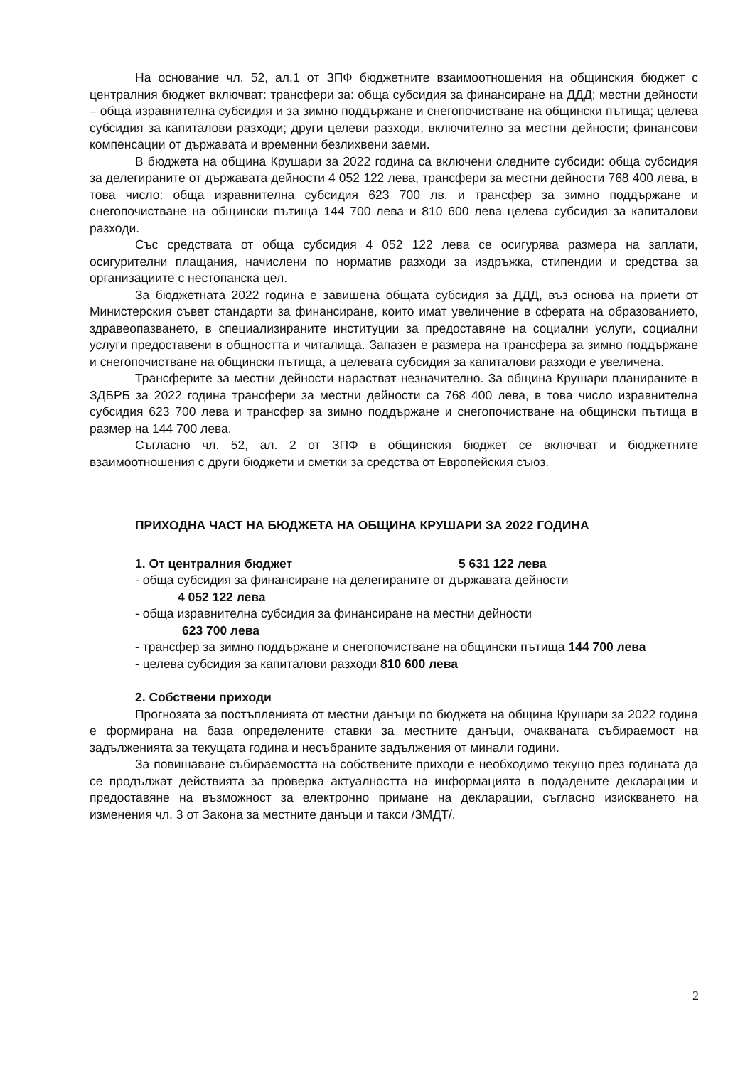На основание чл. 52, ал.1 от ЗПФ бюджетните взаимоотношения на общинския бюджет с централния бюджет включват: трансфери за: обща субсидия за финансиране на ДДД; местни дейности – обща изравнителна субсидия и за зимно поддържане и снегопочистване на общински пътища; целева субсидия за капиталови разходи; други целеви разходи, включително за местни дейности; финансови компенсации от държавата и временни безлихвени заеми.
В бюджета на община Крушари за 2022 година са включени следните субсиди: обща субсидия за делегираните от държавата дейности 4 052 122 лева, трансфери за местни дейности 768 400 лева, в това число: обща изравнителна субсидия 623 700 лв. и трансфер за зимно поддържане и снегопочистване на общински пътища 144 700 лева и 810 600 лева целева субсидия за капиталови разходи.
Със средствата от обща субсидия 4 052 122 лева се осигурява размера на заплати, осигурителни плащания, начислени по норматив разходи за издръжка, стипендии и средства за организациите с нестопанска цел.
За бюджетната 2022 година е завишена общата субсидия за ДДД, въз основа на приети от Министерския съвет стандарти за финансиране, които имат увеличение в сферата на образованието, здравеопазването, в специализираните институции за предоставяне на социални услуги, социални услуги предоставени в общността и читалища. Запазен е размера на трансфера за зимно поддържане и снегопочистване на общински пътища, а целевата субсидия за капиталови разходи е увеличена.
Трансферите за местни дейности нарастват незначително. За община Крушари планираните в ЗДБРБ за 2022 година трансфери за местни дейности са 768 400 лева, в това число изравнителна субсидия 623 700 лева и трансфер за зимно поддържане и снегопочистване на общински пътища в размер на 144 700 лева.
Съгласно чл. 52, ал. 2 от ЗПФ в общинския бюджет се включват и бюджетните взаимоотношения с други бюджети и сметки за средства от Европейския съюз.
ПРИХОДНА ЧАСТ НА БЮДЖЕТА НА ОБЩИНА КРУШАРИ ЗА 2022 ГОДИНА
1. От централния бюджет 5 631 122 лева
- обща субсидия за финансиране на делегираните от държавата дейности
4 052 122 лева
- обща изравнителна субсидия за финансиране на местни дейности
623 700 лева
- трансфер за зимно поддържане и снегопочистване на общински пътища 144 700 лева
- целева субсидия за капиталови разходи 810 600 лева
2. Собствени приходи
Прогнозата за постъпленията от местни данъци по бюджета на община Крушари за 2022 година е формирана на база определените ставки за местните данъци, очакваната събираемост на задълженията за текущата година и несъбраните задължения от минали години.
За повишаване събираемостта на собствените приходи е необходимо текущо през годината да се продължат действията за проверка актуалността на информацията в подадените декларации и предоставяне на възможност за електронно примане на декларации, съгласно изискването на изменения чл. 3 от Закона за местните данъци и такси /ЗМДТ/.
2